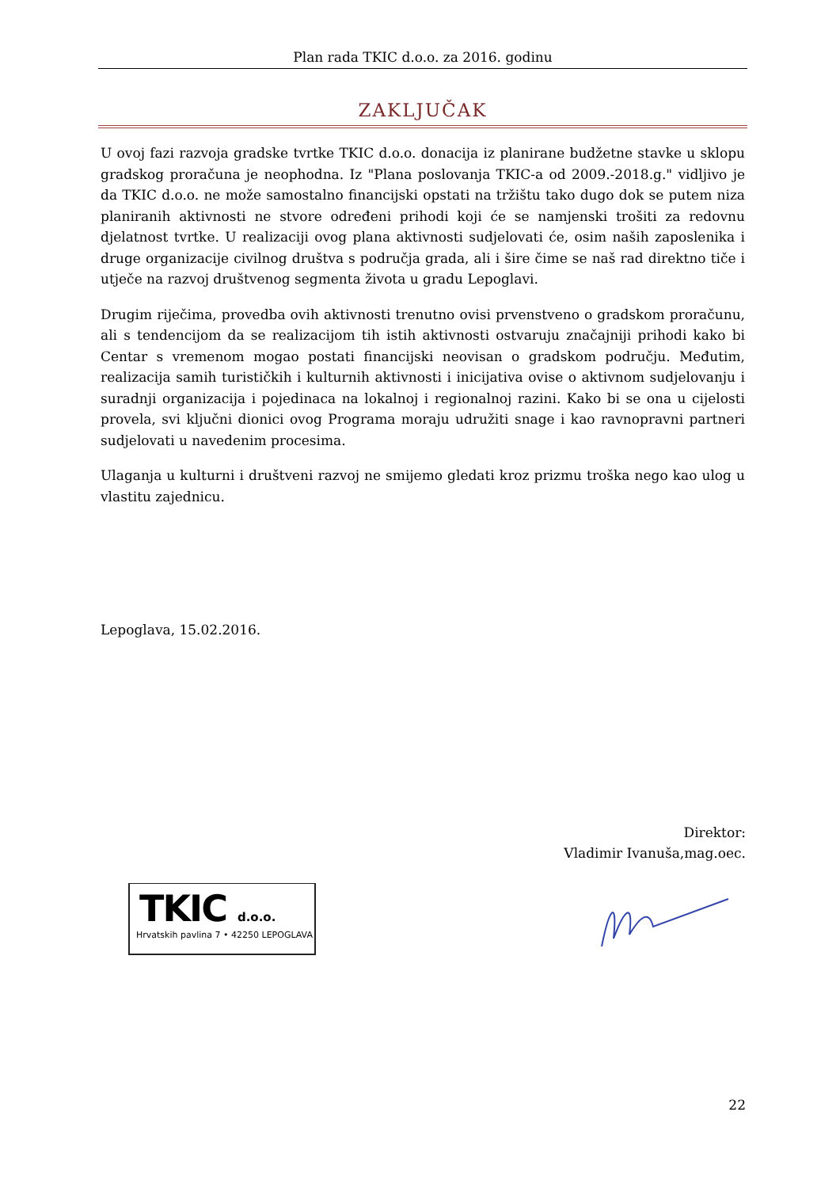Plan rada TKIC d.o.o. za 2016. godinu
ZAKLJUČAK
U ovoj fazi razvoja gradske tvrtke TKIC d.o.o. donacija iz planirane budžetne stavke u sklopu gradskog proračuna je neophodna. Iz "Plana poslovanja TKIC-a od 2009.-2018.g." vidljivo je da TKIC d.o.o. ne može samostalno financijski opstati na tržištu tako dugo dok se putem niza planiranih aktivnosti ne stvore određeni prihodi koji će se namjenski trošiti za redovnu djelatnost tvrtke. U realizaciji ovog plana aktivnosti sudjelovati će, osim naših zaposlenika i druge organizacije civilnog društva s područja grada, ali i šire čime se naš rad direktno tiče i utječe na razvoj društvenog segmenta života u gradu Lepoglavi.
Drugim riječima, provedba ovih aktivnosti trenutno ovisi prvenstveno o gradskom proračunu, ali s tendencijom da se realizacijom tih istih aktivnosti ostvaruju značajniji prihodi kako bi Centar s vremenom mogao postati financijski neovisan o gradskom području. Međutim, realizacija samih turističkih i kulturnih aktivnosti i inicijativa ovise o aktivnom sudjelovanju i suradnji organizacija i pojedinaca na lokalnoj i regionalnoj razini. Kako bi se ona u cijelosti provela, svi ključni dionici ovog Programa moraju udružiti snage i kao ravnopravni partneri sudjelovati u navedenim procesima.
Ulaganja u kulturni i društveni razvoj ne smijemo gledati kroz prizmu troška nego kao ulog u vlastitu zajednicu.
Lepoglava, 15.02.2016.
Direktor:
Vladimir Ivanuša,mag.oec.
TKIC d.o.o.
Hrvatskih pavlina 7 • 42250 LEPOGLAVA
22